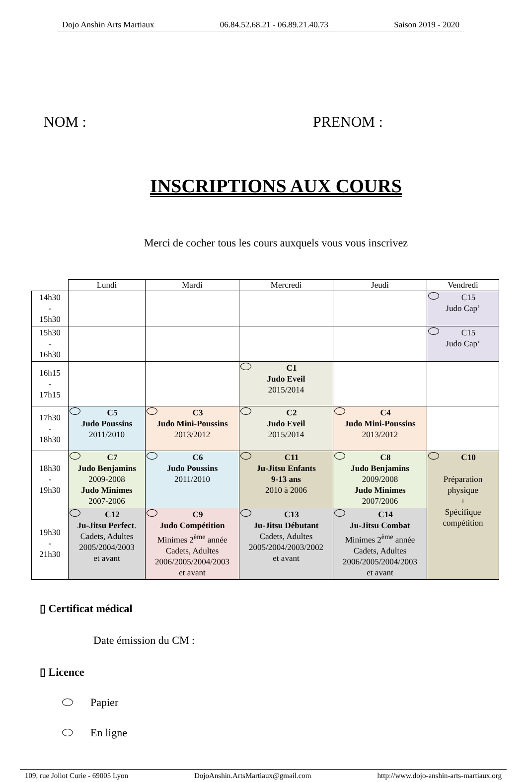Dojo Anshin Arts Martiaux 06.84.52.68.21 - 06.89.21.40.73 Saison 2019 - 2020
NOM : PRENOM :
INSCRIPTIONS AUX COURS
Merci de cocher tous les cours auxquels vous vous inscrivez
| | Lundi | Mardi | Mercredi | Jeudi | Vendredi |
| --- | --- | --- | --- | --- | --- |
| 14h30 - 15h30 | | | | | C15 Judo Cap’ |
| 15h30 - 16h30 | | | | | C15 Judo Cap’ |
| 16h15 - 17h15 | | | C1 Judo Eveil 2015/2014 | | |
| 17h30 - 18h30 | C5 Judo Poussins 2011/2010 | C3 Judo Mini-Poussins 2013/2012 | C2 Judo Eveil 2015/2014 | C4 Judo Mini-Poussins 2013/2012 | |
| 18h30 - 19h30 | C7 Judo Benjamins 2009-2008 Judo Minimes 2007-2006 | C6 Judo Poussins 2011/2010 | C11 Ju-Jitsu Enfants 9-13 ans 2010 à 2006 | C8 Judo Benjamins 2009/2008 Judo Minimes 2007/2006 | C10 Préparation physique + Spécifique compétition |
| 19h30 - 21h30 | C12 Ju-Jitsu Perfect . Cadets, Adultes 2005/2004/2003 et avant | C9 Judo Compétition Minimes 2<sup>ème</sup> année Cadets, Adultes 2006/2005/2004/2003 et avant | C13 Ju-Jitsu Débutant Cadets, Adultes 2005/2004/2003/2002 et avant | C14 Ju-Jitsu Combat Minimes 2<sup>ème</sup> année Cadets, Adultes 2006/2005/2004/2003 et avant | |
▯ Certificat médical
Date émission du CM :
▯ Licence
Papier
En ligne
109, rue Joliot Curie - 69005 Lyon DojoAnshin.ArtsMartiaux@gmail.com http://www.dojo-anshin-arts-martiaux.org